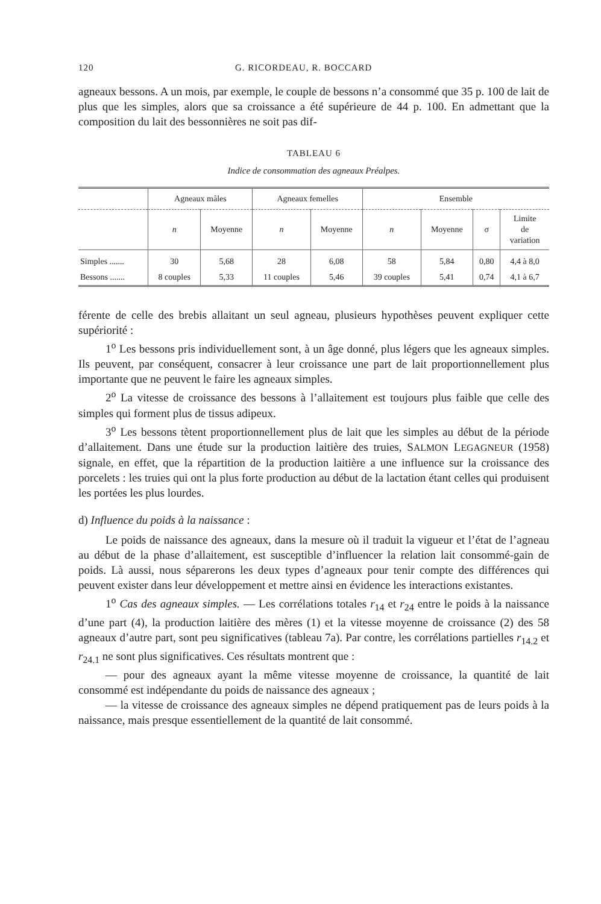120 G. RICORDEAU, R. BOCCARD
agneaux bessons. A un mois, par exemple, le couple de bessons n’a consommé que 35 p. 100 de lait de plus que les simples, alors que sa croissance a été supérieure de 44 p. 100. En admettant que la composition du lait des bessonnières ne soit pas dif-
TABLEAU 6
Indice de consommation des agneaux Préalpes.
| | Agneaux mâles | | Agneaux femelles | | Ensemble | | | |
| --- | --- | --- | --- | --- | --- | --- | --- | --- |
| | n | Moyenne | n | Moyenne | n | Moyenne | σ | Limite de variation |
| Simples ....... | 30 | 5,68 | 28 | 6,08 | 58 | 5,84 | 0,80 | 4,4 à 8,0 |
| Bessons ....... | 8 couples | 5,33 | 11 couples | 5,46 | 39 couples | 5,41 | 0,74 | 4,1 à 6,7 |
férente de celle des brebis allaitant un seul agneau, plusieurs hypothèses peuvent expliquer cette supériorité :
1<sup>o</sup> Les bessons pris individuellement sont, à un âge donné, plus légers que les agneaux simples. Ils peuvent, par conséquent, consacrer à leur croissance une part de lait proportionnellement plus importante que ne peuvent le faire les agneaux simples.
2<sup>o</sup> La vitesse de croissance des bessons à l’allaitement est toujours plus faible que celle des simples qui forment plus de tissus adipeux.
3<sup>o</sup> Les bessons tètent proportionnellement plus de lait que les simples au début de la période d’allaitement. Dans une étude sur la production laitière des truies, SALMON LEGAGNEUR (1958) signale, en effet, que la répartition de la production laitière a une influence sur la croissance des porcelets : les truies qui ont la plus forte production au début de la lactation étant celles qui produisent les portées les plus lourdes.
d) Influence du poids à la naissance :
Le poids de naissance des agneaux, dans la mesure où il traduit la vigueur et l’état de l’agneau au début de la phase d’allaitement, est susceptible d’influencer la relation lait consommé-gain de poids. Là aussi, nous séparerons les deux types d’agneaux pour tenir compte des différences qui peuvent exister dans leur développement et mettre ainsi en évidence les interactions existantes.
1<sup>o</sup> Cas des agneaux simples. — Les corrélations totales r<sub>14</sub> et r<sub>24</sub> entre le poids à la naissance d’une part (4), la production laitière des mères (1) et la vitesse moyenne de croissance (2) des 58 agneaux d’autre part, sont peu significatives (tableau 7a). Par contre, les corrélations partielles r<sub>14.2</sub> et r<sub>24.1</sub> ne sont plus significatives. Ces résultats montrent que :
— pour des agneaux ayant la même vitesse moyenne de croissance, la quantité de lait consommé est indépendante du poids de naissance des agneaux ;
— la vitesse de croissance des agneaux simples ne dépend pratiquement pas de leurs poids à la naissance, mais presque essentiellement de la quantité de lait consommé.